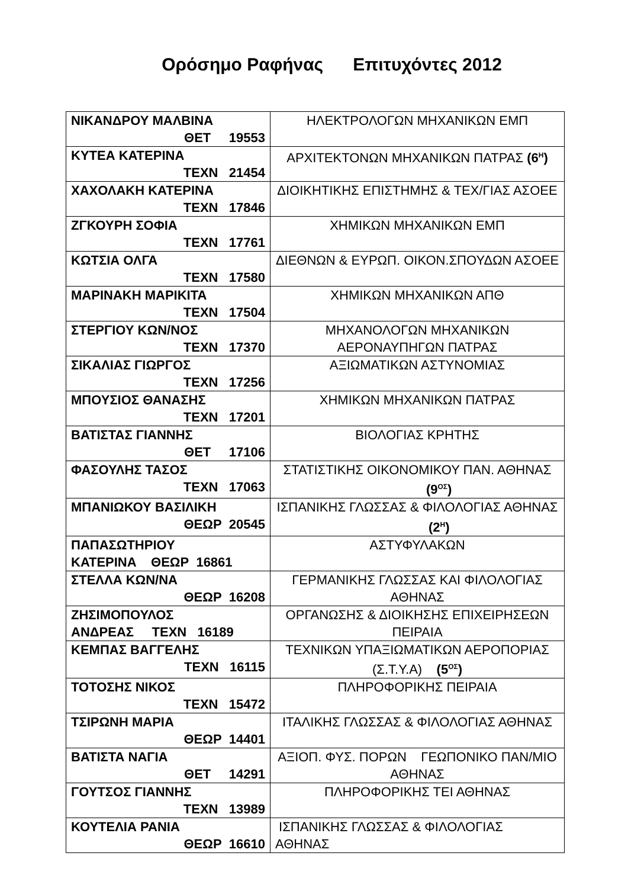Ορόσημο Ραφήνας Επιτυχόντες 2012
| ΝΙΚΑΝΔΡΟΥ ΜΑΛΒΙΝΑ ΘΕΤ 19553 | ΗΛΕΚΤΡΟΛΟΓΩΝ ΜΗΧΑΝΙΚΩΝ ΕΜΠ |
| ΚΥΤΕΑ ΚΑΤΕΡΙΝΑ ΤΕΧΝ 21454 | ΑΡΧΙΤΕΚΤΟΝΩΝ ΜΗΧΑΝΙΚΩΝ ΠΑΤΡΑΣ (6<sup>Η</sup>) |
| ΧΑΧΟΛΑΚΗ ΚΑΤΕΡΙΝΑ ΤΕΧΝ 17846 | ΔΙΟΙΚΗΤΙΚΗΣ ΕΠΙΣΤΗΜΗΣ & ΤΕΧ/ΓΙΑΣ ΑΣΟΕΕ |
| ΖΓΚΟΥΡΗ ΣΟΦΙΑ ΤΕΧΝ 17761 | ΧΗΜΙΚΩΝ ΜΗΧΑΝΙΚΩΝ ΕΜΠ |
| ΚΩΤΣΙΑ ΟΛΓΑ ΤΕΧΝ 17580 | ΔΙΕΘΝΩΝ & ΕΥΡΩΠ. ΟΙΚΟΝ.ΣΠΟΥΔΩΝ ΑΣΟΕΕ |
| ΜΑΡΙΝΑΚΗ ΜΑΡΙΚΙΤΑ ΤΕΧΝ 17504 | ΧΗΜΙΚΩΝ ΜΗΧΑΝΙΚΩΝ ΑΠΘ |
| ΣΤΕΡΓΙΟΥ ΚΩΝ/ΝΟΣ ΤΕΧΝ 17370 | ΜΗΧΑΝΟΛΟΓΩΝ ΜΗΧΑΝΙΚΩΝ ΑΕΡΟΝΑΥΠΗΓΩΝ ΠΑΤΡΑΣ |
| ΣΙΚΑΛΙΑΣ ΓΙΩΡΓΟΣ ΤΕΧΝ 17256 | ΑΞΙΩΜΑΤΙΚΩΝ ΑΣΤΥΝΟΜΙΑΣ |
| ΜΠΟΥΣΙΟΣ ΘΑΝΑΣΗΣ ΤΕΧΝ 17201 | ΧΗΜΙΚΩΝ ΜΗΧΑΝΙΚΩΝ ΠΑΤΡΑΣ |
| ΒΑΤΙΣΤΑΣ ΓΙΑΝΝΗΣ ΘΕΤ 17106 | ΒΙΟΛΟΓΙΑΣ ΚΡΗΤΗΣ |
| ΦΑΣΟΥΛΗΣ ΤΑΣΟΣ ΤΕΧΝ 17063 | ΣΤΑΤΙΣΤΙΚΗΣ ΟΙΚΟΝΟΜΙΚΟΥ ΠΑΝ. ΑΘΗΝΑΣ (9<sup>ΟΣ</sup>) |
| ΜΠΑΝΙΩΚΟΥ ΒΑΣΙΛΙΚΗ ΘΕΩΡ 20545 | ΙΣΠΑΝΙΚΗΣ ΓΛΩΣΣΑΣ & ΦΙΛΟΛΟΓΙΑΣ ΑΘΗΝΑΣ (2<sup>Η</sup>) |
| ΠΑΠΑΣΩΤΗΡΙΟΥ ΚΑΤΕΡΙΝΑ ΘΕΩΡ 16861 | ΑΣΤΥΦΥΛΑΚΩΝ |
| ΣΤΕΛΛΑ ΚΩΝ/ΝΑ ΘΕΩΡ 16208 | ΓΕΡΜΑΝΙΚΗΣ ΓΛΩΣΣΑΣ ΚΑΙ ΦΙΛΟΛΟΓΙΑΣ ΑΘΗΝΑΣ |
| ΖΗΣΙΜΟΠΟΥΛΟΣ ΑΝΔΡΕΑΣ ΤΕΧΝ 16189 | ΟΡΓΑΝΩΣΗΣ & ΔΙΟΙΚΗΣΗΣ ΕΠΙΧΕΙΡΗΣΕΩΝ ΠΕΙΡΑΙΑ |
| ΚΕΜΠΑΣ ΒΑΓΓΕΛΗΣ ΤΕΧΝ 16115 | ΤΕΧΝΙΚΩΝ ΥΠΑΞΙΩΜΑΤΙΚΩΝ ΑΕΡΟΠΟΡΙΑΣ (Σ.Τ.Υ.Α) (5<sup>ΟΣ</sup>) |
| ΤΟΤΟΣΗΣ ΝΙΚΟΣ ΤΕΧΝ 15472 | ΠΛΗΡΟΦΟΡΙΚΗΣ ΠΕΙΡΑΙΑ |
| ΤΣΙΡΩΝΗ ΜΑΡΙΑ ΘΕΩΡ 14401 | ΙΤΑΛΙΚΗΣ ΓΛΩΣΣΑΣ & ΦΙΛΟΛΟΓΙΑΣ ΑΘΗΝΑΣ |
| ΒΑΤΙΣΤΑ ΝΑΓΙΑ ΘΕΤ 14291 | ΑΞΙΟΠ. ΦΥΣ. ΠΟΡΩΝ ΓΕΩΠΟΝΙΚΟ ΠΑΝ/ΜΙΟ ΑΘΗΝΑΣ |
| ΓΟΥΤΣΟΣ ΓΙΑΝΝΗΣ ΤΕΧΝ 13989 | ΠΛΗΡΟΦΟΡΙΚΗΣ ΤΕΙ ΑΘΗΝΑΣ |
| ΚΟΥΤΕΛΙΑ ΡΑΝΙΑ ΘΕΩΡ 16610 | ΙΣΠΑΝΙΚΗΣ ΓΛΩΣΣΑΣ & ΦΙΛΟΛΟΓΙΑΣ ΑΘΗΝΑΣ |